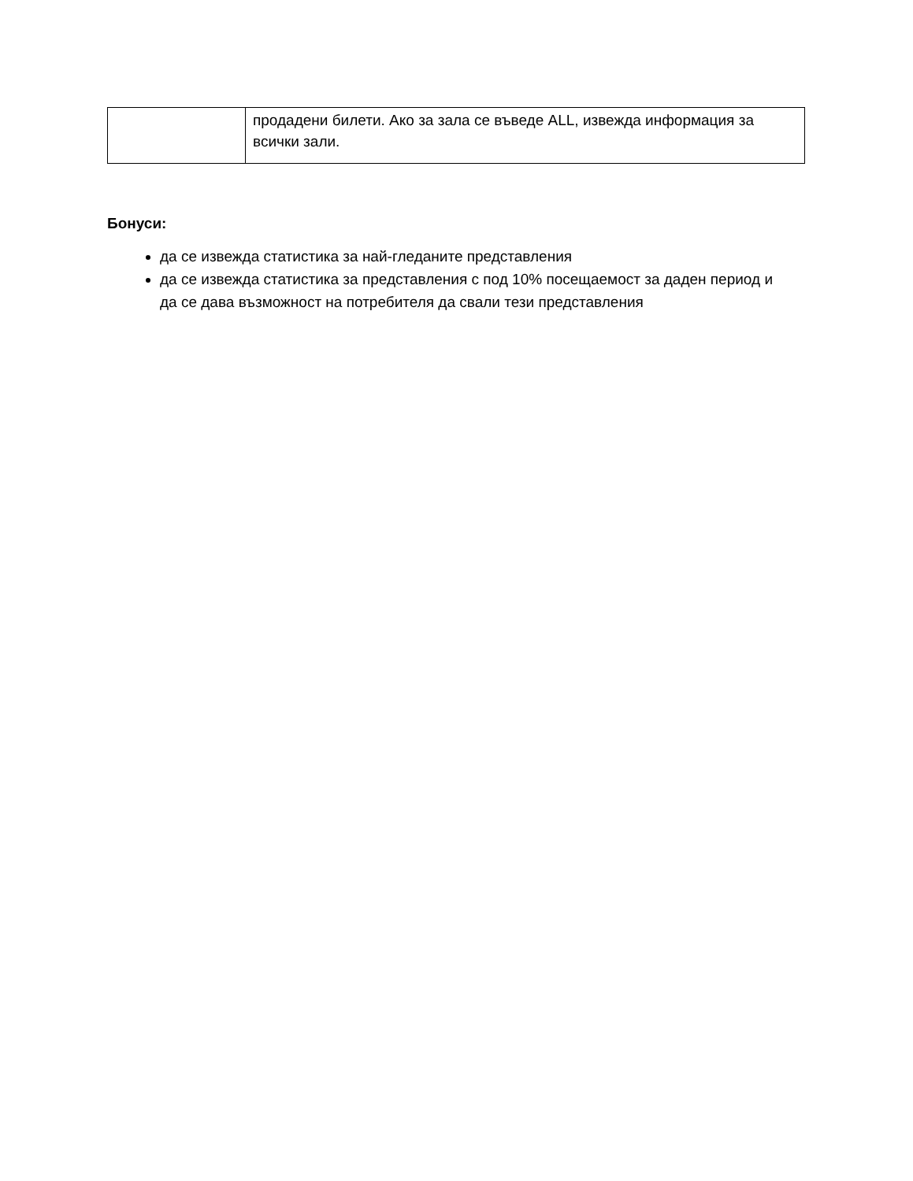| | продадени билети. Ако за зала се въведе ALL, извежда информация за всички зали. |
Бонуси:
да се извежда статистика за най-гледаните представления
да се извежда статистика за представления с под 10% посещаемост за даден период и да се дава възможност на потребителя да свали тези представления